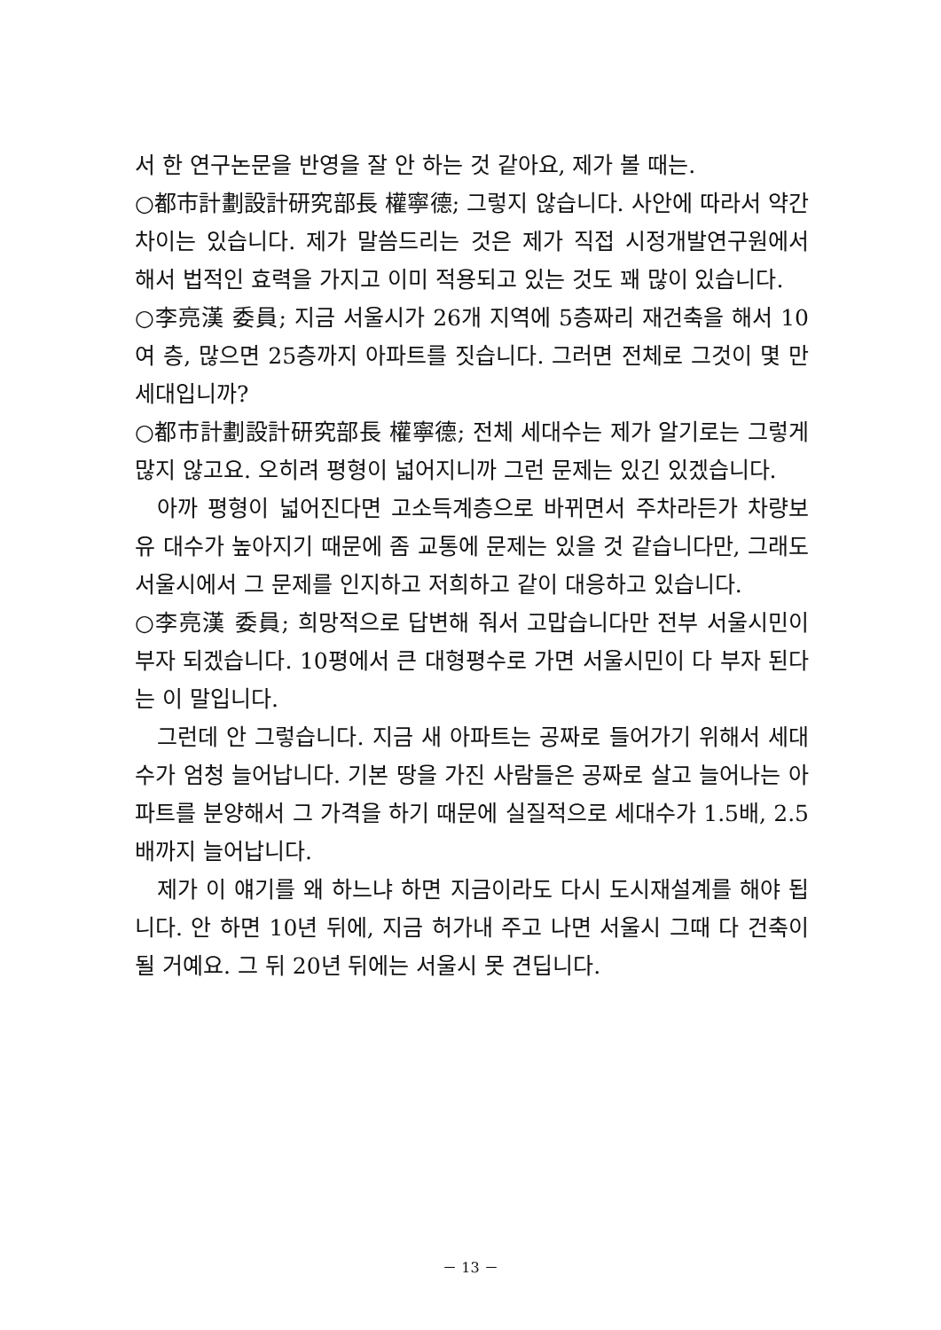서 한 연구논문을 반영을 잘 안 하는 것 같아요, 제가 볼 때는.
○都市計劃設計研究部長 權寧德; 그렇지 않습니다. 사안에 따라서 약간 차이는 있습니다. 제가 말씀드리는 것은 제가 직접 시정개발연구원에서 해서 법적인 효력을 가지고 이미 적용되고 있는 것도 꽤 많이 있습니다.
○李亮漢 委員; 지금 서울시가 26개 지역에 5층짜리 재건축을 해서 10여 층, 많으면 25층까지 아파트를 짓습니다. 그러면 전체로 그것이 몇 만 세대입니까?
○都市計劃設計研究部長 權寧德; 전체 세대수는 제가 알기로는 그렇게 많지 않고요. 오히려 평형이 넓어지니까 그런 문제는 있긴 있겠습니다.
아까 평형이 넓어진다면 고소득계층으로 바뀌면서 주차라든가 차량보유 대수가 높아지기 때문에 좀 교통에 문제는 있을 것 같습니다만, 그래도 서울시에서 그 문제를 인지하고 저희하고 같이 대응하고 있습니다.
○李亮漢 委員; 희망적으로 답변해 줘서 고맙습니다만 전부 서울시민이 부자 되겠습니다. 10평에서 큰 대형평수로 가면 서울시민이 다 부자 된다는 이 말입니다.
그런데 안 그렇습니다. 지금 새 아파트는 공짜로 들어가기 위해서 세대수가 엄청 늘어납니다. 기본 땅을 가진 사람들은 공짜로 살고 늘어나는 아파트를 분양해서 그 가격을 하기 때문에 실질적으로 세대수가 1.5배, 2.5배까지 늘어납니다.
제가 이 얘기를 왜 하느냐 하면 지금이라도 다시 도시재설계를 해야 됩니다. 안 하면 10년 뒤에, 지금 허가내 주고 나면 서울시 그때 다 건축이 될 거예요. 그 뒤 20년 뒤에는 서울시 못 견딥니다.
－ 13 －